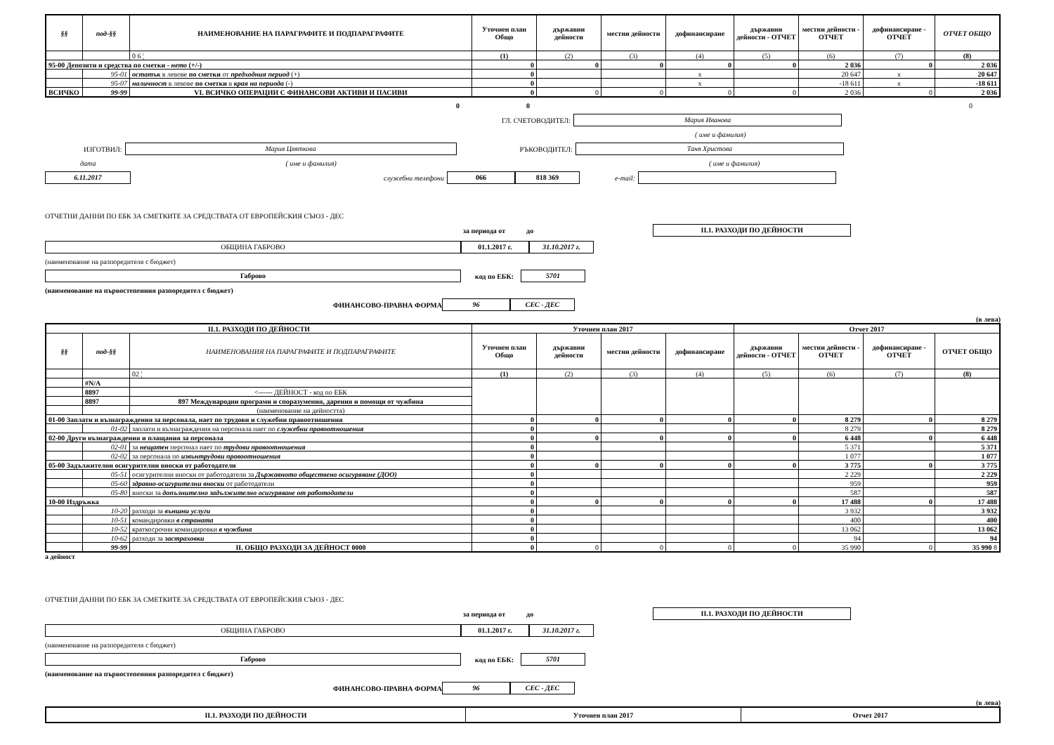| §§ | под-§§ | НАИМЕНОВАНИЕ НА ПАРАГРАФИТЕ И ПОДПАРАГРАФИТЕ | Уточнен план Общо | държавни дейности | местни дейности | дофинансиране | държавни дейности - ОТЧЕТ | местни дейности - ОТЧЕТ | дофинансиране - ОТЧЕТ | ОТЧЕТ ОБЩО |
| --- | --- | --- | --- | --- | --- | --- | --- | --- | --- | --- |
| | | 0 6 ¦ | (1) | (2) | (3) | (4) | (5) | (6) | (7) | (8) |
| 95-00 Депозити и средства по сметки - нето (+/-) | | | 0 | 0 | 0 | 0 | 0 | 2 036 | 0 | 2 036 |
| | 95-01 | остатък в левове по сметки от предходния период (+) | 0 | | | x | | 20 647 | x | 20 647 |
| | 95-07 | наличност в левове по сметки в края на периода (-) | 0 | | | x | | -18 611 | x | -18 611 |
| ВСИЧКО | 99-99 | VI. ВСИЧКО ОПЕРАЦИИ С ФИНАНСОВИ АКТИВИ И ПАСИВИ | 0 | 0 | 0 | 0 | 0 | 2 036 | 0 | 2 036 |
0 0 0
ГЛ. СЧЕТОВОДИТЕЛ:
Мария Иванова
( име и фамилия)
ИЗГОТВИЛ:
Мария Цвяткова
РЪКОВОДИТЕЛ:
Таня Христова
дата ( име и фамилия) ( име и фамилия)
6.11.2017
служебни телефони
066 818 369
e-mail:
ОТЧЕТНИ ДАННИ ПО ЕБК ЗА СМЕТКИТЕ ЗА СРЕДСТВАТА ОТ ЕВРОПЕЙСКИЯ СЪЮЗ - ДЕС
за периода от до
II.1. РАЗХОДИ ПО ДЕЙНОСТИ
ОБЩИНА ГАБРОВО 01.1.2017 г. 31.10.2017 г.
(наименование на разпоредителя с бюджет)
Габрово
код по ЕБК:
5701
(наименование на първостепенния разпоредител с бюджет)
ФИНАНСОВО-ПРАВНА ФОРМА
96 СЕС - ДЕС
(в лева)
| II.1. РАЗХОДИ ПО ДЕЙНОСТИ | | | Уточнен план 2017 | | | | Отчет 2017 | | | |
| --- | --- | --- | --- | --- | --- | --- | --- | --- | --- | --- |
| §§ | под-§§ | НАИМЕНОВАНИЯ НА ПАРАГРАФИТЕ И ПОДПАРАГРАФИТЕ | Уточнен план Общо | държавни дейности | местни дейности | дофинансиране | държавни дейности - ОТЧЕТ | местни дейности - ОТЧЕТ | дофинансиране - ОТЧЕТ | ОТЧЕТ ОБЩО |
| | | 02 ¦ | (1) | (2) | (3) | (4) | (5) | (6) | (7) | (8) |
| | #N/A | | | | | | | | | |
| | 8897 | <------ ДЕЙНОСТ - код по ЕБК | | | | | | | | |
| | 8897 | 897 Международни програми и споразумения, дарения и помощи от чужбина | | | | | | | | |
| | | (наименование на дейността) | | | | | | | | |
| 01-00 Заплати и възнаграждения за персонала, нает по трудови и служебни правоотношения | | | 0 | 0 | 0 | 0 | 0 | 8 279 | 0 | 8 279 |
| | 01-02 | заплати и възнаграждения на персонала нает по служебни правоотношения | 0 | | | | | 8 279 | | 8 279 |
| 02-00 Други възнаграждения и плащания за персонала | | | 0 | 0 | 0 | 0 | 0 | 6 448 | 0 | 6 448 |
| | 02-01 | за нещатен персонал нает по трудови правоотношения | 0 | | | | | 5 371 | | 5 371 |
| | 02-02 | за персонала по извънтрудови правоотношения | 0 | | | | | 1 077 | | 1 077 |
| 05-00 Задължителни осигурителни вноски от работодатели | | | 0 | 0 | 0 | 0 | 0 | 3 775 | 0 | 3 775 |
| | 05-51 | осигурителни вноски от работодатели за Държавното обществено осигуряване (ДОО) | 0 | | | | | 2 229 | | 2 229 |
| | 05-60 | здравно-осигурителни вноски от работодатели | 0 | | | | | 959 | | 959 |
| | 05-80 | вноски за допълнително задължително осигуряване от работодатели | 0 | | | | | 587 | | 587 |
| 10-00 Издръжка | | | 0 | 0 | 0 | 0 | 0 | 17 488 | 0 | 17 488 |
| | 10-20 | разходи за външни услуги | 0 | | | | | 3 932 | | 3 932 |
| | 10-51 | командировки в страната | 0 | | | | | 400 | | 400 |
| | 10-52 | краткосрочни командировки в чужбина | 0 | | | | | 13 062 | | 13 062 |
| | 10-62 | разходи за застраховки | 0 | | | | | 94 | | 94 |
| | 99-99 | II. ОБЩО РАЗХОДИ ЗА ДЕЙНОСТ 0000 | 0 | 0 | 0 | 0 | 0 | 35 990 | 0 | 35 990 8 |
а дейност
ОТЧЕТНИ ДАННИ ПО ЕБК ЗА СМЕТКИТЕ ЗА СРЕДСТВАТА ОТ ЕВРОПЕЙСКИЯ СЪЮЗ - ДЕС
за периода от до
II.1. РАЗХОДИ ПО ДЕЙНОСТИ
ОБЩИНА ГАБРОВО 01.1.2017 г. 31.10.2017 г.
(наименование на разпоредителя с бюджет)
Габрово
код по ЕБК:
5701
(наименование на първостепенния разпоредител с бюджет)
ФИНАНСОВО-ПРАВНА ФОРМА
96 СЕС - ДЕС
(в лева)
| II.1. РАЗХОДИ ПО ДЕЙНОСТИ | Уточнен план 2017 | Отчет 2017 |
| --- | --- | --- |